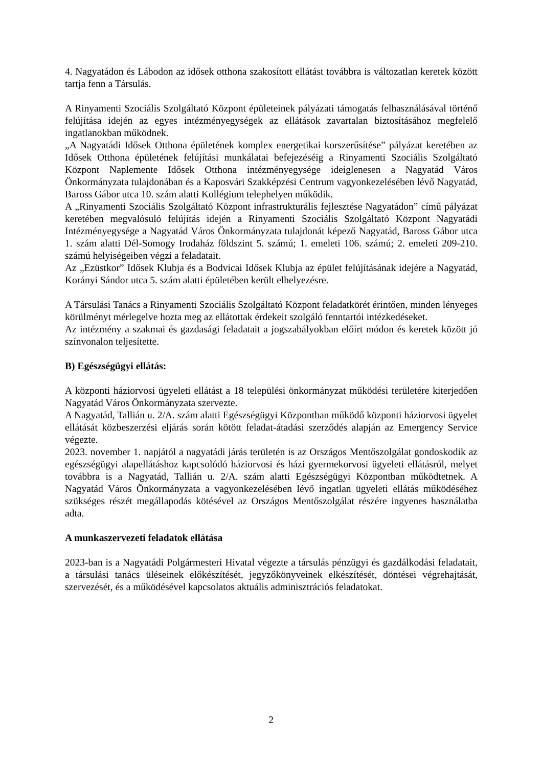4. Nagyatádon és Lábodon az idősek otthona szakosított ellátást továbbra is változatlan keretek között tartja fenn a Társulás.
A Rinyamenti Szociális Szolgáltató Központ épületeinek pályázati támogatás felhasználásával történő felújítása idején az egyes intézményegységek az ellátások zavartalan biztosításához megfelelő ingatlanokban működnek.
„A Nagyatádi Idősek Otthona épületének komplex energetikai korszerűsítése” pályázat keretében az Idősek Otthona épületének felújítási munkálatai befejezéséig a Rinyamenti Szociális Szolgáltató Központ Naplemente Idősek Otthona intézményegysége ideiglenesen a Nagyatád Város Önkormányzata tulajdonában és a Kaposvári Szakképzési Centrum vagyonkezelésében lévő Nagyatád, Baross Gábor utca 10. szám alatti Kollégium telephelyen működik.
A „Rinyamenti Szociális Szolgáltató Központ infrastrukturális fejlesztése Nagyatádon” című pályázat keretében megvalósuló felújítás idején a Rinyamenti Szociális Szolgáltató Központ Nagyatádi Intézményegysége a Nagyatád Város Önkormányzata tulajdonát képező Nagyatád, Baross Gábor utca 1. szám alatti Dél-Somogy Irodaház földszint 5. számú; 1. emeleti 106. számú; 2. emeleti 209-210. számú helyiségeiben végzi a feladatait.
Az „Ezüstkor” Idősek Klubja és a Bodvicai Idősek Klubja az épület felújításának idejére a Nagyatád, Korányi Sándor utca 5. szám alatti épületében került elhelyezésre.
A Társulási Tanács a Rinyamenti Szociális Szolgáltató Központ feladatkörét érintően, minden lényeges körülményt mérlegelve hozta meg az ellátottak érdekeit szolgáló fenntartói intézkedéseket.
Az intézmény a szakmai és gazdasági feladatait a jogszabályokban előírt módon és keretek között jó színvonalon teljesítette.
B) Egészségügyi ellátás:
A központi háziorvosi ügyeleti ellátást a 18 települési önkormányzat működési területére kiterjedően Nagyatád Város Önkormányzata szervezte.
A Nagyatád, Tallián u. 2/A. szám alatti Egészségügyi Központban működő központi háziorvosi ügyelet ellátását közbeszerzési eljárás során kötött feladat-átadási szerződés alapján az Emergency Service végezte.
2023. november 1. napjától a nagyatádi járás területén is az Országos Mentőszolgálat gondoskodik az egészségügyi alapellátáshoz kapcsolódó háziorvosi és házi gyermekorvosi ügyeleti ellátásról, melyet továbbra is a Nagyatád, Tallián u. 2/A. szám alatti Egészségügyi Központban működtetnek. A Nagyatád Város Önkormányzata a vagyonkezelésében lévő ingatlan ügyeleti ellátás működéséhez szükséges részét megállapodás kötésével az Országos Mentőszolgálat részére ingyenes használatba adta.
A munkaszervezeti feladatok ellátása
2023-ban is a Nagyatádi Polgármesteri Hivatal végezte a társulás pénzügyi és gazdálkodási feladatait, a társulási tanács üléseinek előkészítését, jegyzőkönyveinek elkészítését, döntései végrehajtását, szervezését, és a működésével kapcsolatos aktuális adminisztrációs feladatokat.
2